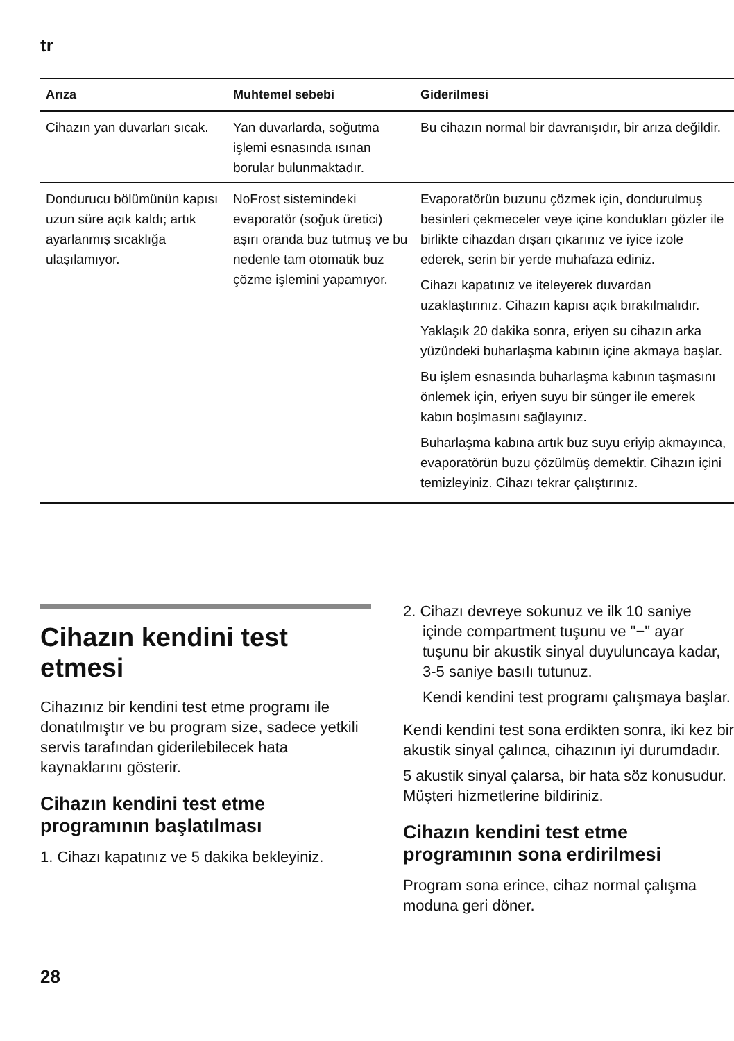tr
| Arıza | Muhtemel sebebi | Giderilmesi |
| --- | --- | --- |
| Cihazın yan duvarları sıcak. | Yan duvarlarda, soğutma işlemi esnasında ısınan borular bulunmaktadır. | Bu cihazın normal bir davranışıdır, bir arıza değildir. |
| Dondurucu bölümünün kapısı uzun süre açık kaldı; artık ayarlanmış sıcaklığa ulaşılamıyor. | NoFrost sistemindeki evaporatör (soğuk üretici) aşırı oranda buz tutmuş ve bu nedenle tam otomatik buz çözme işlemini yapamıyor. | Evaporatörün buzunu çözmek için, dondurulmuş besinleri çekmeceler veye içine kondukları gözler ile birlikte cihazdan dışarı çıkarınız ve iyice izole ederek, serin bir yerde muhafaza ediniz. Cihazı kapatınız ve iteleyerek duvardan uzaklaştırınız. Cihazın kapısı açık bırakılmalıdır. Yaklaşık 20 dakika sonra, eriyen su cihazın arka yüzündeki buharlaşma kabının içine akmaya başlar. Bu işlem esnasında buharlaşma kabının taşmasını önlemek için, eriyen suyu bir sünger ile emerek kabın boşlmasını sağlayınız. Buharlaşma kabına artık buz suyu eriyip akmayınca, evaporatörün buzu çözülmüş demektir. Cihazın içini temizleyiniz. Cihazı tekrar çalıştırınız. |
Cihazın kendini test etmesi
Cihazınız bir kendini test etme programı ile donatılmıştır ve bu program size, sadece yetkili servis tarafından giderilebilecek hata kaynaklarını gösterir.
Cihazın kendini test etme programının başlatılması
1. Cihazı kapatınız ve 5 dakika bekleyiniz.
2. Cihazı devreye sokunuz ve ilk 10 saniye içinde compartment tuşunu ve "−" ayar tuşunu bir akustik sinyal duyuluncaya kadar, 3-5 saniye basılı tutunuz.
Kendi kendini test programı çalışmaya başlar.
Kendi kendini test sona erdikten sonra, iki kez bir akustik sinyal çalınca, cihazının iyi durumdadır.
5 akustik sinyal çalarsa, bir hata söz konusudur. Müşteri hizmetlerine bildiriniz.
Cihazın kendini test etme programının sona erdirilmesi
Program sona erince, cihaz normal çalışma moduna geri döner.
28